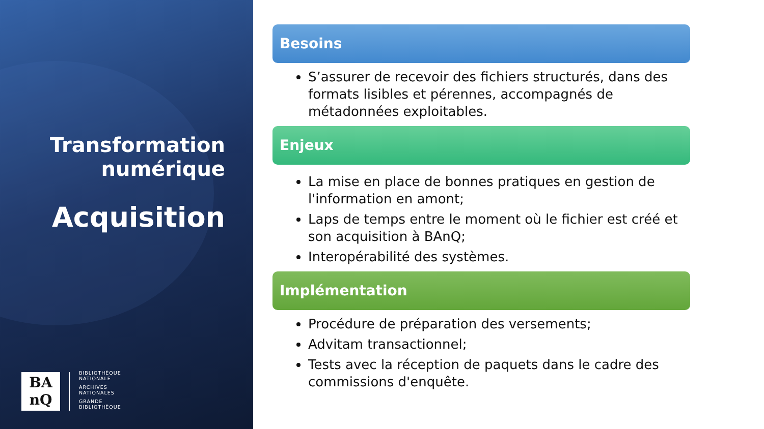Transformation
numérique
Acquisition
BA
nQ
BIBLIOTHÈQUE
NATIONALE
ARCHIVES
NATIONALES
GRANDE
BIBLIOTHÈQUE
Besoins
S’assurer de recevoir des fichiers structurés, dans des formats lisibles et pérennes, accompagnés de métadonnées exploitables.
Enjeux
La mise en place de bonnes pratiques en gestion de l'information en amont;
Laps de temps entre le moment où le fichier est créé et son acquisition à BAnQ;
Interopérabilité des systèmes.
Implémentation
Procédure de préparation des versements;
Advitam transactionnel;
Tests avec la réception de paquets dans le cadre des commissions d'enquête.